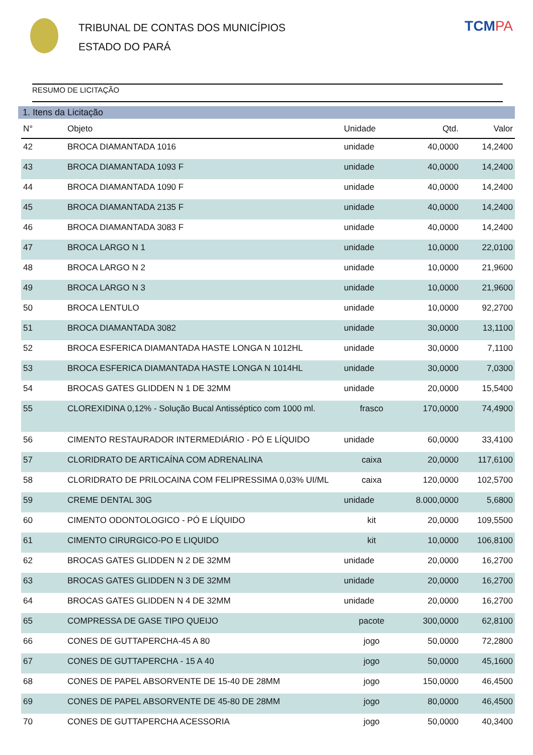TRIBUNAL DE CONTAS DOS MUNICÍPIOS
ESTADO DO PARÁ
TCMPA
RESUMO DE LICITAÇÃO
1. Itens da Licitação
| N° | Objeto | Unidade | Qtd. | Valor |
| --- | --- | --- | --- | --- |
| 42 | BROCA DIAMANTADA 1016 | unidade | 40,0000 | 14,2400 |
| 43 | BROCA DIAMANTADA 1093 F | unidade | 40,0000 | 14,2400 |
| 44 | BROCA DIAMANTADA 1090 F | unidade | 40,0000 | 14,2400 |
| 45 | BROCA DIAMANTADA 2135 F | unidade | 40,0000 | 14,2400 |
| 46 | BROCA DIAMANTADA 3083 F | unidade | 40,0000 | 14,2400 |
| 47 | BROCA LARGO N 1 | unidade | 10,0000 | 22,0100 |
| 48 | BROCA LARGO N 2 | unidade | 10,0000 | 21,9600 |
| 49 | BROCA LARGO N 3 | unidade | 10,0000 | 21,9600 |
| 50 | BROCA LENTULO | unidade | 10,0000 | 92,2700 |
| 51 | BROCA DIAMANTADA 3082 | unidade | 30,0000 | 13,1100 |
| 52 | BROCA ESFERICA DIAMANTADA HASTE LONGA N 1012HL | unidade | 30,0000 | 7,1100 |
| 53 | BROCA ESFERICA DIAMANTADA HASTE LONGA N 1014HL | unidade | 30,0000 | 7,0300 |
| 54 | BROCAS GATES GLIDDEN N 1 DE 32MM | unidade | 20,0000 | 15,5400 |
| 55 | CLOREXIDINA 0,12% - Solução Bucal Antisséptico com 1000 ml. | frasco | 170,0000 | 74,4900 |
| 56 | CIMENTO RESTAURADOR INTERMEDIÁRIO - PÓ E LÍQUIDO | unidade | 60,0000 | 33,4100 |
| 57 | CLORIDRATO DE ARTICAÍNA COM ADRENALINA | caixa | 20,0000 | 117,6100 |
| 58 | CLORIDRATO DE PRILOCAINA COM FELIPRESSIMA 0,03% UI/ML | caixa | 120,0000 | 102,5700 |
| 59 | CREME DENTAL 30G | unidade | 8.000,0000 | 5,6800 |
| 60 | CIMENTO ODONTOLOGICO - PÓ E LÍQUIDO | kit | 20,0000 | 109,5500 |
| 61 | CIMENTO CIRURGICO-PO E LIQUIDO | kit | 10,0000 | 106,8100 |
| 62 | BROCAS GATES GLIDDEN N 2 DE 32MM | unidade | 20,0000 | 16,2700 |
| 63 | BROCAS GATES GLIDDEN N 3 DE 32MM | unidade | 20,0000 | 16,2700 |
| 64 | BROCAS GATES GLIDDEN N 4 DE 32MM | unidade | 20,0000 | 16,2700 |
| 65 | COMPRESSA DE GASE TIPO QUEIJO | pacote | 300,0000 | 62,8100 |
| 66 | CONES DE GUTTAPERCHA-45 A 80 | jogo | 50,0000 | 72,2800 |
| 67 | CONES DE GUTTAPERCHA - 15 A 40 | jogo | 50,0000 | 45,1600 |
| 68 | CONES DE PAPEL ABSORVENTE DE 15-40 DE 28MM | jogo | 150,0000 | 46,4500 |
| 69 | CONES DE PAPEL ABSORVENTE DE 45-80 DE 28MM | jogo | 80,0000 | 46,4500 |
| 70 | CONES DE GUTTAPERCHA ACESSORIA | jogo | 50,0000 | 40,3400 |